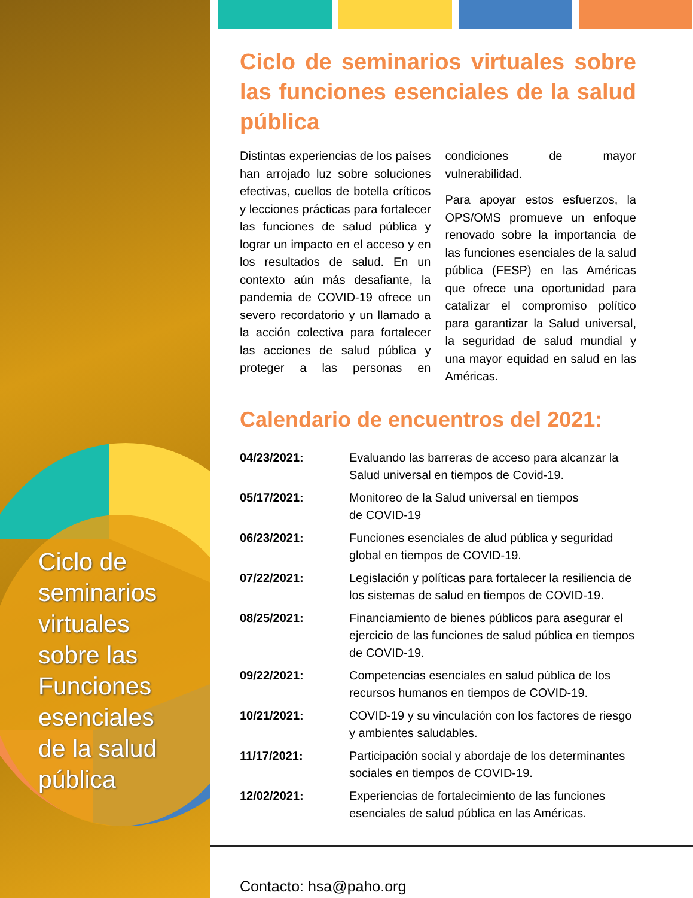Ciclo de
seminarios
virtuales
sobre las
Funciones
esenciales
de la salud
pública
Ciclo de seminarios virtuales sobre las funciones esenciales de la salud pública
Distintas experiencias de los países han arrojado luz sobre soluciones efectivas, cuellos de botella críticos y lecciones prácticas para fortalecer las funciones de salud pública y lograr un impacto en el acceso y en los resultados de salud. En un contexto aún más desafiante, la pandemia de COVID-19 ofrece un severo recordatorio y un llamado a la acción colectiva para fortalecer las acciones de salud pública y proteger a las personas en condiciones de mayor vulnerabilidad.
Para apoyar estos esfuerzos, la OPS/OMS promueve un enfoque renovado sobre la importancia de las funciones esenciales de la salud pública (FESP) en las Américas que ofrece una oportunidad para catalizar el compromiso político para garantizar la Salud universal, la seguridad de salud mundial y una mayor equidad en salud en las Américas.
Calendario de encuentros del 2021:
| 04/23/2021: | Evaluando las barreras de acceso para alcanzar la Salud universal en tiempos de Covid-19. |
| 05/17/2021: | Monitoreo de la Salud universal en tiempos de COVID-19 |
| 06/23/2021: | Funciones esenciales de alud pública y seguridad global en tiempos de COVID-19. |
| 07/22/2021: | Legislación y políticas para fortalecer la resiliencia de los sistemas de salud en tiempos de COVID-19. |
| 08/25/2021: | Financiamiento de bienes públicos para asegurar el ejercicio de las funciones de salud pública en tiempos de COVID-19. |
| 09/22/2021: | Competencias esenciales en salud pública de los recursos humanos en tiempos de COVID-19. |
| 10/21/2021: | COVID-19 y su vinculación con los factores de riesgo y ambientes saludables. |
| 11/17/2021: | Participación social y abordaje de los determinantes sociales en tiempos de COVID-19. |
| 12/02/2021: | Experiencias de fortalecimiento de las funciones esenciales de salud pública en las Américas. |
Contacto: hsa@paho.org